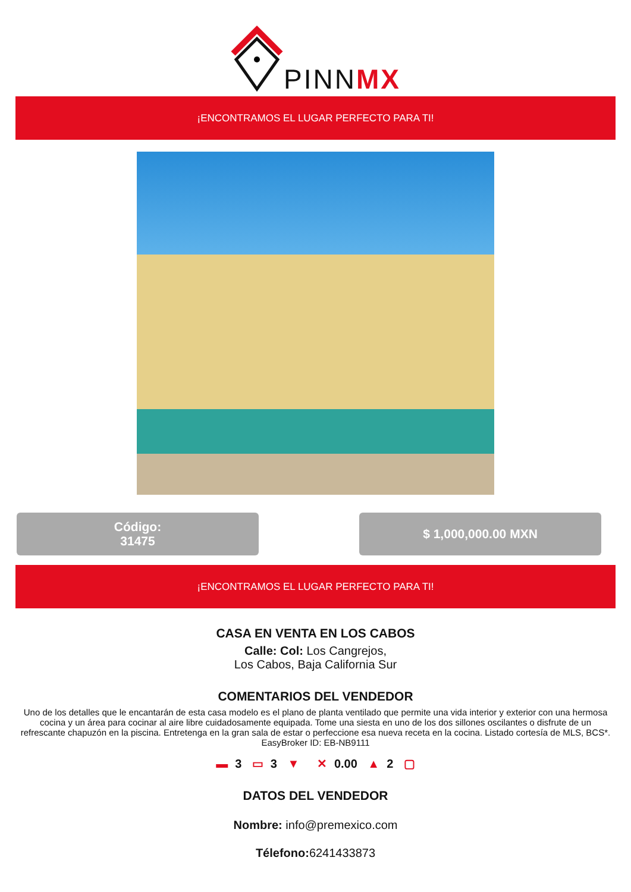PINNMX
¡ENCONTRAMOS EL LUGAR PERFECTO PARA TI!
Código:
31475
$ 1,000,000.00 MXN
¡ENCONTRAMOS EL LUGAR PERFECTO PARA TI!
CASA EN VENTA EN LOS CABOS
Calle: Col: Los Cangrejos,
Los Cabos, Baja California Sur
COMENTARIOS DEL VENDEDOR
Uno de los detalles que le encantarán de esta casa modelo es el plano de planta ventilado que permite una vida interior y exterior con una hermosa cocina y un área para cocinar al aire libre cuidadosamente equipada. Tome una siesta en uno de los dos sillones oscilantes o disfrute de un refrescante chapuzón en la piscina. Entretenga en la gran sala de estar o perfeccione esa nueva receta en la cocina. Listado cortesía de MLS, BCS*. EasyBroker ID: EB-NB9111
▬ 3 ▭ 3 ▼ ✕ 0.00 ▲ 2 ▢
DATOS DEL VENDEDOR
Nombre: info@premexico.com
Télefono: 6241433873